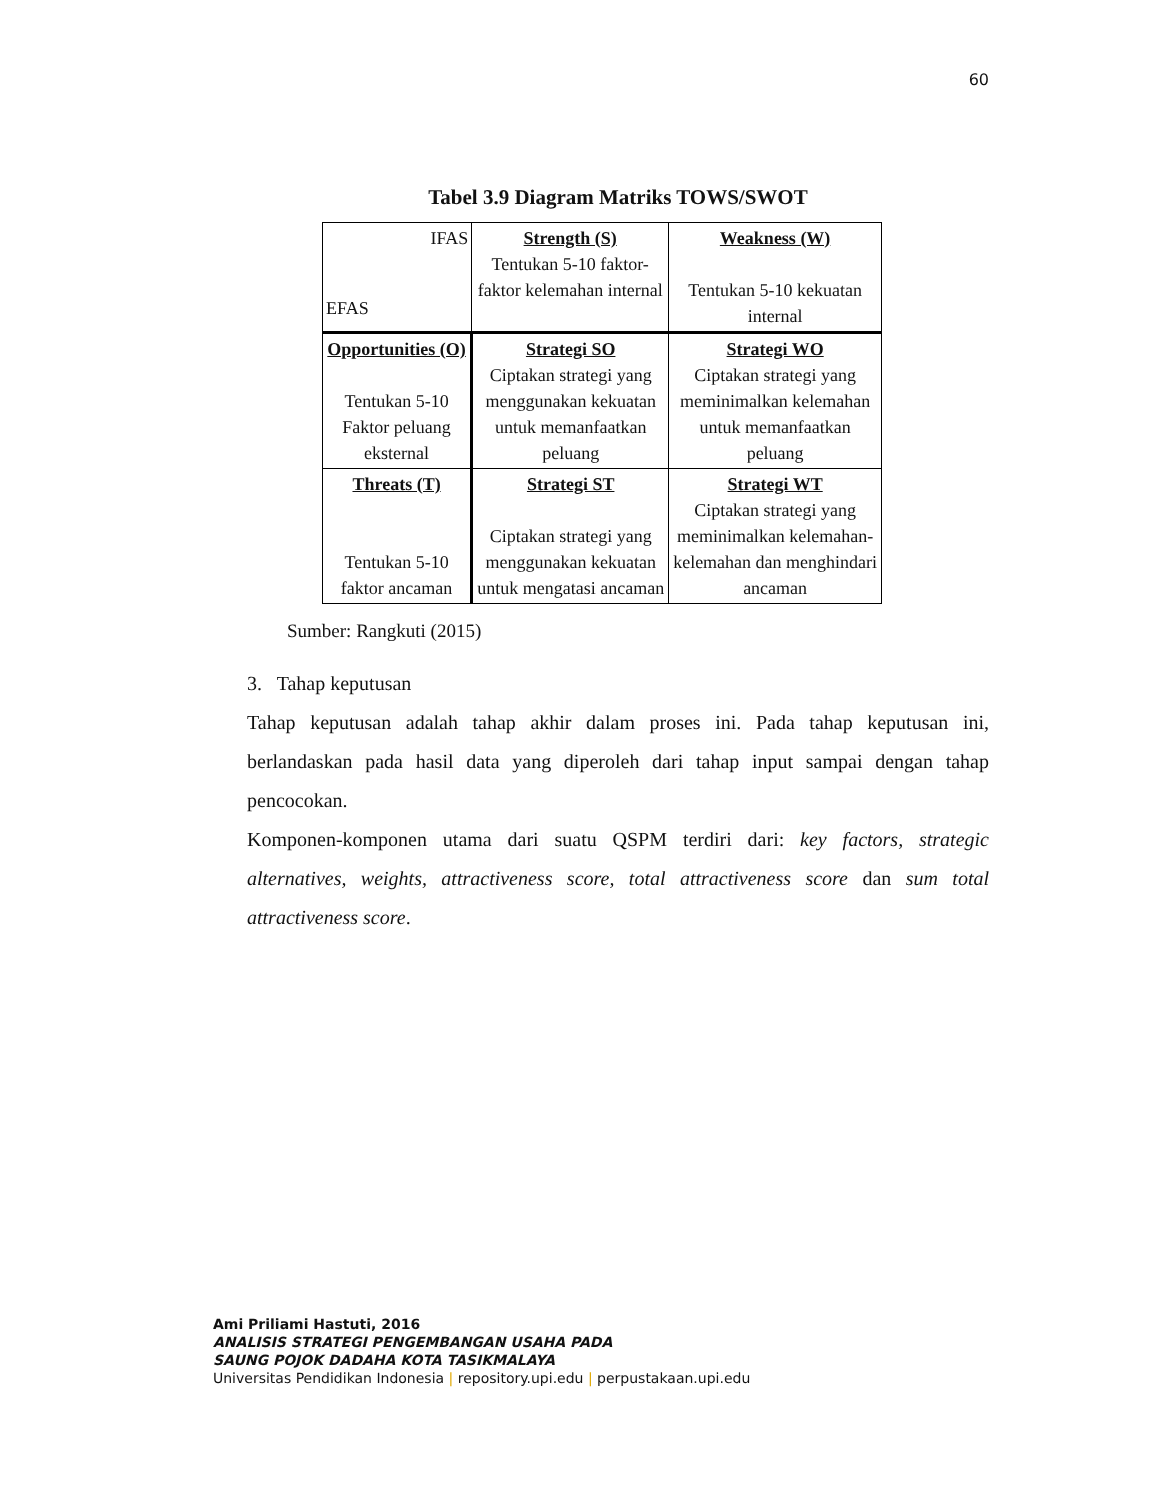60
Tabel 3.9 Diagram Matriks TOWS/SWOT
| IFAS EFAS | Strength (S) Tentukan 5-10 faktor-faktor kelemahan internal | Weakness (W) Tentukan 5-10 kekuatan internal |
| Opportunities (O) Tentukan 5-10 Faktor peluang eksternal | Strategi SO Ciptakan strategi yang menggunakan kekuatan untuk memanfaatkan peluang | Strategi WO Ciptakan strategi yang meminimalkan kelemahan untuk memanfaatkan peluang |
| Threats (T) Tentukan 5-10 faktor ancaman | Strategi ST Ciptakan strategi yang menggunakan kekuatan untuk mengatasi ancaman | Strategi WT Ciptakan strategi yang meminimalkan kelemahan-kelemahan dan menghindari ancaman |
Sumber: Rangkuti (2015)
3. Tahap keputusan
Tahap keputusan adalah tahap akhir dalam proses ini. Pada tahap keputusan ini, berlandaskan pada hasil data yang diperoleh dari tahap input sampai dengan tahap pencocokan.
Komponen-komponen utama dari suatu QSPM terdiri dari: key factors, strategic alternatives, weights, attractiveness score, total attractiveness score dan sum total attractiveness score.
Ami Priliami Hastuti, 2016
ANALISIS STRATEGI PENGEMBANGAN USAHA PADA
SAUNG POJOK DADAHA KOTA TASIKMALAYA
Universitas Pendidikan Indonesia | repository.upi.edu | perpustakaan.upi.edu